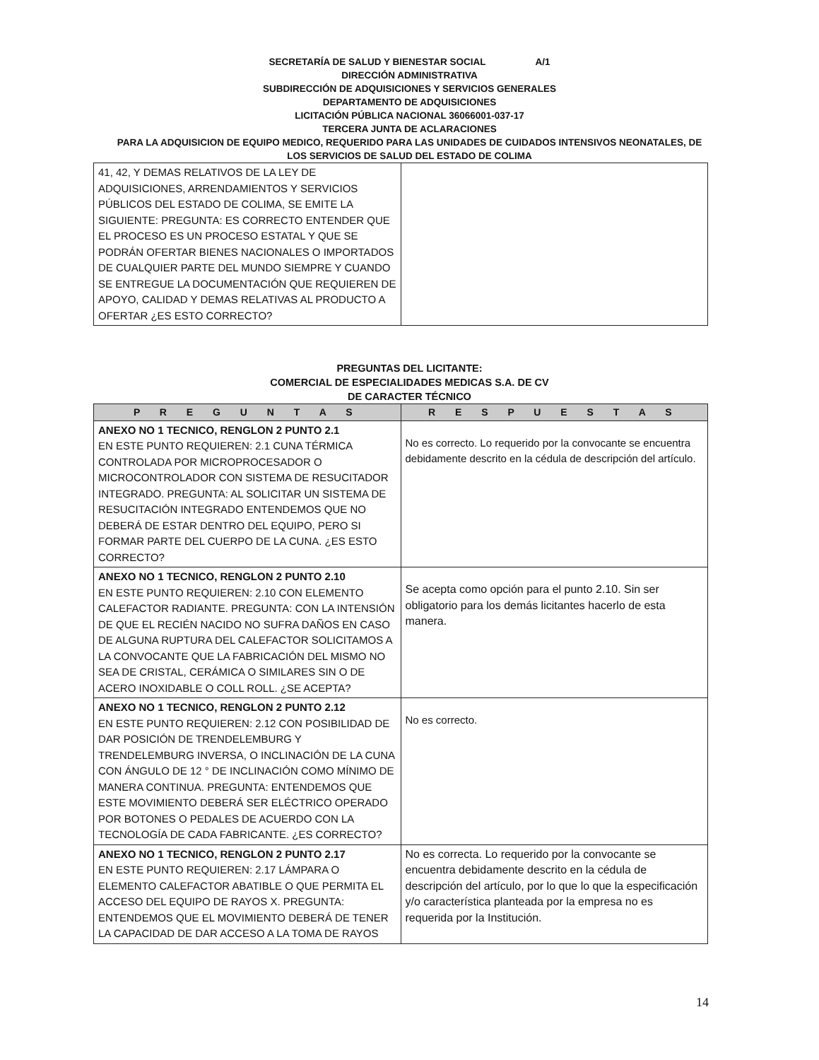SECRETARÍA DE SALUD Y BIENESTAR SOCIAL A/1
DIRECCIÓN ADMINISTRATIVA
SUBDIRECCIÓN DE ADQUISICIONES Y SERVICIOS GENERALES
DEPARTAMENTO DE ADQUISICIONES
LICITACIÓN PÚBLICA NACIONAL 36066001-037-17
TERCERA JUNTA DE ACLARACIONES
PARA LA ADQUISICION DE EQUIPO MEDICO, REQUERIDO PARA LAS UNIDADES DE CUIDADOS INTENSIVOS NEONATALES, DE
LOS SERVICIOS DE SALUD DEL ESTADO DE COLIMA
| 41, 42, Y DEMAS RELATIVOS DE LA LEY DE ADQUISICIONES, ARRENDAMIENTOS Y SERVICIOS PÚBLICOS DEL ESTADO DE COLIMA, SE EMITE LA SIGUIENTE: PREGUNTA: ES CORRECTO ENTENDER QUE EL PROCESO ES UN PROCESO ESTATAL Y QUE SE PODRÁN OFERTAR BIENES NACIONALES O IMPORTADOS DE CUALQUIER PARTE DEL MUNDO SIEMPRE Y CUANDO SE ENTREGUE LA DOCUMENTACIÓN QUE REQUIEREN DE APOYO, CALIDAD Y DEMAS RELATIVAS AL PRODUCTO A OFERTAR ¿ES ESTO CORRECTO? | |
PREGUNTAS DEL LICITANTE:
COMERCIAL DE ESPECIALIDADES MEDICAS S.A. DE CV
DE CARACTER TÉCNICO
| P R E G U N T A S | R E S P U E S T A S |
| --- | --- |
| ANEXO NO 1 TECNICO, RENGLON 2 PUNTO 2.1 EN ESTE PUNTO REQUIEREN: 2.1 CUNA TÉRMICA CONTROLADA POR MICROPROCESADOR O MICROCONTROLADOR CON SISTEMA DE RESUCITADOR INTEGRADO. PREGUNTA: AL SOLICITAR UN SISTEMA DE RESUCITACIÓN INTEGRADO ENTENDEMOS QUE NO DEBERÁ DE ESTAR DENTRO DEL EQUIPO, PERO SI FORMAR PARTE DEL CUERPO DE LA CUNA. ¿ES ESTO CORRECTO? | No es correcto. Lo requerido por la convocante se encuentra debidamente descrito en la cédula de descripción del artículo. |
| ANEXO NO 1 TECNICO, RENGLON 2 PUNTO 2.10 EN ESTE PUNTO REQUIEREN: 2.10 CON ELEMENTO CALEFACTOR RADIANTE. PREGUNTA: CON LA INTENSIÓN DE QUE EL RECIÉN NACIDO NO SUFRA DAÑOS EN CASO DE ALGUNA RUPTURA DEL CALEFACTOR SOLICITAMOS A LA CONVOCANTE QUE LA FABRICACIÓN DEL MISMO NO SEA DE CRISTAL, CERÁMICA O SIMILARES SIN O DE ACERO INOXIDABLE O COLL ROLL. ¿SE ACEPTA? | Se acepta como opción para el punto 2.10. Sin ser obligatorio para los demás licitantes hacerlo de esta manera. |
| ANEXO NO 1 TECNICO, RENGLON 2 PUNTO 2.12 EN ESTE PUNTO REQUIEREN: 2.12 CON POSIBILIDAD DE DAR POSICIÓN DE TRENDELEMBURG Y TRENDELEMBURG INVERSA, O INCLINACIÓN DE LA CUNA CON ÁNGULO DE 12 ° DE INCLINACIÓN COMO MÍNIMO DE MANERA CONTINUA. PREGUNTA: ENTENDEMOS QUE ESTE MOVIMIENTO DEBERÁ SER ELÉCTRICO OPERADO POR BOTONES O PEDALES DE ACUERDO CON LA TECNOLOGÍA DE CADA FABRICANTE. ¿ES CORRECTO? | No es correcto. |
| ANEXO NO 1 TECNICO, RENGLON 2 PUNTO 2.17 EN ESTE PUNTO REQUIEREN: 2.17 LÁMPARA O ELEMENTO CALEFACTOR ABATIBLE O QUE PERMITA EL ACCESO DEL EQUIPO DE RAYOS X. PREGUNTA: ENTENDEMOS QUE EL MOVIMIENTO DEBERÁ DE TENER LA CAPACIDAD DE DAR ACCESO A LA TOMA DE RAYOS | No es correcta. Lo requerido por la convocante se encuentra debidamente descrito en la cédula de descripción del artículo, por lo que lo que la especificación y/o característica planteada por la empresa no es requerida por la Institución. |
14